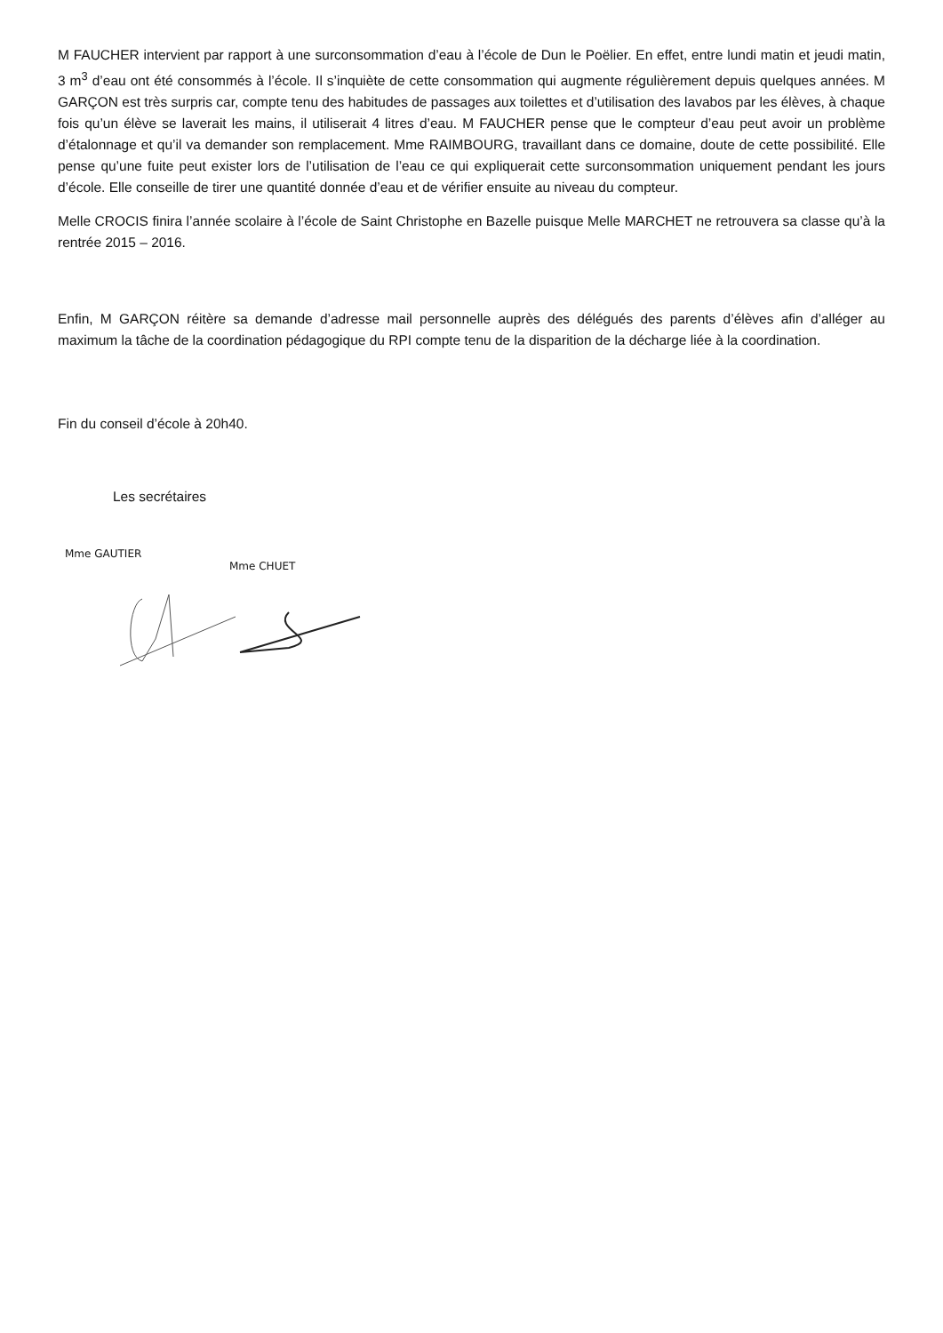M FAUCHER intervient par rapport à une surconsommation d’eau à l’école de Dun le Poëlier. En effet, entre lundi matin et jeudi matin, 3 m<sup>3</sup> d’eau ont été consommés à l’école. Il s’inquiète de cette consommation qui augmente régulièrement depuis quelques années. M GARÇON est très surpris car, compte tenu des habitudes de passages aux toilettes et d’utilisation des lavabos par les élèves, à chaque fois qu’un élève se laverait les mains, il utiliserait 4 litres d’eau. M FAUCHER pense que le compteur d’eau peut avoir un problème d’étalonnage et qu’il va demander son remplacement. Mme RAIMBOURG, travaillant dans ce domaine, doute de cette possibilité. Elle pense qu’une fuite peut exister lors de l’utilisation de l’eau ce qui expliquerait cette surconsommation uniquement pendant les jours d’école. Elle conseille de tirer une quantité donnée d’eau et de vérifier ensuite au niveau du compteur.
Melle CROCIS finira l’année scolaire à l’école de Saint Christophe en Bazelle puisque Melle MARCHET ne retrouvera sa classe qu’à la rentrée 2015 – 2016.
Enfin, M GARÇON réitère sa demande d’adresse mail personnelle auprès des délégués des parents d’élèves afin d’alléger au maximum la tâche de la coordination pédagogique du RPI compte tenu de la disparition de la décharge liée à la coordination.
Fin du conseil d’école à 20h40.
Les secrétaires
Mme GAUTIER
Mme CHUET